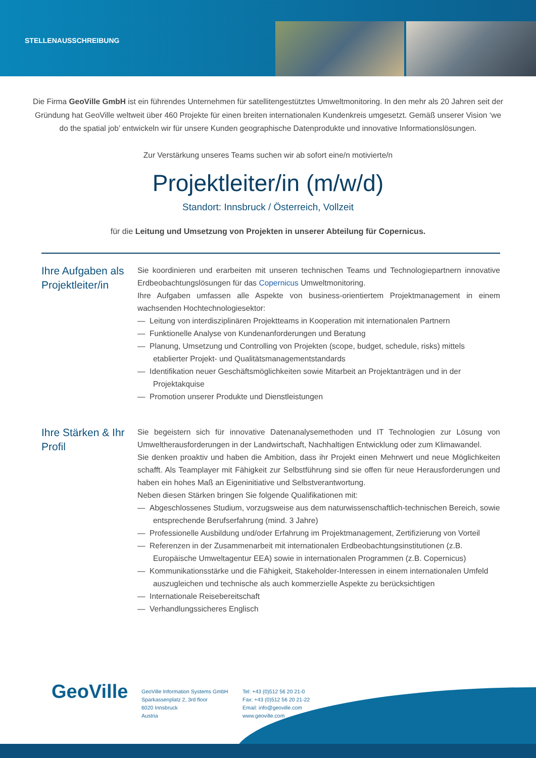STELLENAUSSCHREIBUNG
Die Firma GeoVille GmbH ist ein führendes Unternehmen für satellitengestütztes Umweltmonitoring. In den mehr als 20 Jahren seit der Gründung hat GeoVille weltweit über 460 Projekte für einen breiten internationalen Kundenkreis umgesetzt. Gemäß unserer Vision ‘we do the spatial job’ entwickeln wir für unsere Kunden geographische Datenprodukte und innovative Informationslösungen.
Zur Verstärkung unseres Teams suchen wir ab sofort eine/n motivierte/n
Projektleiter/in (m/w/d)
Standort: Innsbruck / Österreich, Vollzeit
für die Leitung und Umsetzung von Projekten in unserer Abteilung für Copernicus.
Ihre Aufgaben als Projektleiter/in
Sie koordinieren und erarbeiten mit unseren technischen Teams und Technologiepartnern innovative Erdbeobachtungslösungen für das Copernicus Umweltmonitoring.
Ihre Aufgaben umfassen alle Aspekte von business-orientiertem Projektmanagement in einem wachsenden Hochtechnologiesektor:
— Leitung von interdisziplinären Projektteams in Kooperation mit internationalen Partnern
— Funktionelle Analyse von Kundenanforderungen und Beratung
— Planung, Umsetzung und Controlling von Projekten (scope, budget, schedule, risks) mittels etablierter Projekt- und Qualitätsmanagementstandards
— Identifikation neuer Geschäftsmöglichkeiten sowie Mitarbeit an Projektanträgen und in der Projektakquise
— Promotion unserer Produkte und Dienstleistungen
Ihre Stärken & Ihr Profil
Sie begeistern sich für innovative Datenanalysemethoden und IT Technologien zur Lösung von Umweltherausforderungen in der Landwirtschaft, Nachhaltigen Entwicklung oder zum Klimawandel.
Sie denken proaktiv und haben die Ambition, dass ihr Projekt einen Mehrwert und neue Möglichkeiten schafft. Als Teamplayer mit Fähigkeit zur Selbstführung sind sie offen für neue Herausforderungen und haben ein hohes Maß an Eigeninitiative und Selbstverantwortung.
Neben diesen Stärken bringen Sie folgende Qualifikationen mit:
— Abgeschlossenes Studium, vorzugsweise aus dem naturwissenschaftlich-technischen Bereich, sowie entsprechende Berufserfahrung (mind. 3 Jahre)
— Professionelle Ausbildung und/oder Erfahrung im Projektmanagement, Zertifizierung von Vorteil
— Referenzen in der Zusammenarbeit mit internationalen Erdbeobachtungsinstitutionen (z.B. Europäische Umweltagentur EEA) sowie in internationalen Programmen (z.B. Copernicus)
— Kommunikationsstärke und die Fähigkeit, Stakeholder-Interessen in einem internationalen Umfeld auszugleichen und technische als auch kommerzielle Aspekte zu berücksichtigen
— Internationale Reisebereitschaft
— Verhandlungssicheres Englisch
GeoVille
GeoVille Information Systems GmbH
Sparkassenplatz 2, 3rd floor
6020 Innsbruck
Austria
Tel: +43 (0)512 56 20 21-0
Fax: +43 (0)512 56 20 21-22
Email: info@geoville.com
www.geoville.com